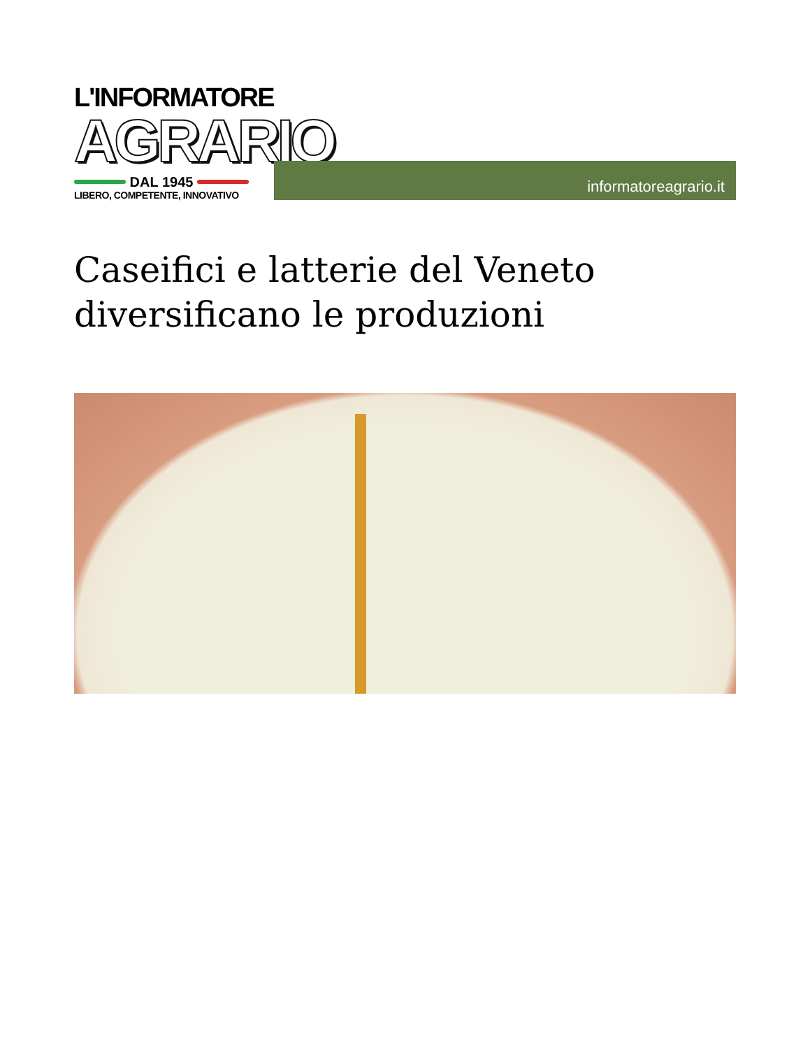L'INFORMATORE
AGRARIO
DAL 1945
LIBERO, COMPETENTE, INNOVATIVO
informatoreagrario.it
Caseifici e latterie del Veneto diversificano le produzioni